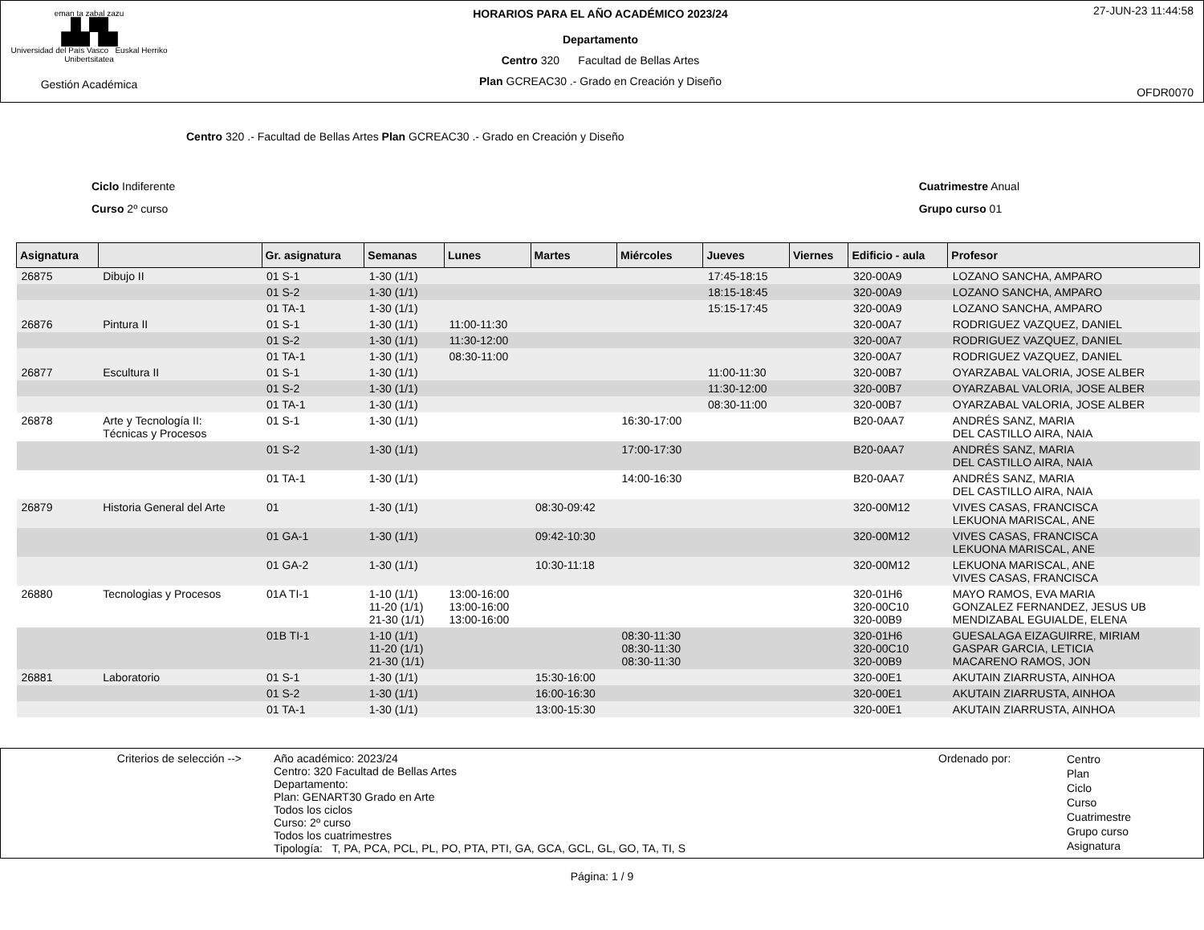eman ta zabal zazu
▟▞▙
Universidad del País Vasco Euskal Herriko Unibertsitatea
Gestión Académica
HORARIOS PARA EL AÑO ACADÉMICO 2023/24
Departamento
Centro 320 Facultad de Bellas Artes
Plan GCREAC30 .- Grado en Creación y Diseño
27-JUN-23 11:44:58
OFDR0070
Centro 320 .- Facultad de Bellas Artes Plan GCREAC30 .- Grado en Creación y Diseño
Ciclo Indiferente
Curso 2º curso
Cuatrimestre Anual
Grupo curso 01
| Asignatura | | Gr. asignatura | Semanas | Lunes | Martes | Miércoles | Jueves | Viernes | Edificio - aula | Profesor |
| --- | --- | --- | --- | --- | --- | --- | --- | --- | --- | --- |
| 26875 | Dibujo II | 01 S-1 | 1-30 (1/1) | | | | 17:45-18:15 | | 320-00A9 | LOZANO SANCHA, AMPARO |
| | | 01 S-2 | 1-30 (1/1) | | | | 18:15-18:45 | | 320-00A9 | LOZANO SANCHA, AMPARO |
| | | 01 TA-1 | 1-30 (1/1) | | | | 15:15-17:45 | | 320-00A9 | LOZANO SANCHA, AMPARO |
| 26876 | Pintura II | 01 S-1 | 1-30 (1/1) | 11:00-11:30 | | | | | 320-00A7 | RODRIGUEZ VAZQUEZ, DANIEL |
| | | 01 S-2 | 1-30 (1/1) | 11:30-12:00 | | | | | 320-00A7 | RODRIGUEZ VAZQUEZ, DANIEL |
| | | 01 TA-1 | 1-30 (1/1) | 08:30-11:00 | | | | | 320-00A7 | RODRIGUEZ VAZQUEZ, DANIEL |
| 26877 | Escultura II | 01 S-1 | 1-30 (1/1) | | | | 11:00-11:30 | | 320-00B7 | OYARZABAL VALORIA, JOSE ALBER |
| | | 01 S-2 | 1-30 (1/1) | | | | 11:30-12:00 | | 320-00B7 | OYARZABAL VALORIA, JOSE ALBER |
| | | 01 TA-1 | 1-30 (1/1) | | | | 08:30-11:00 | | 320-00B7 | OYARZABAL VALORIA, JOSE ALBER |
| 26878 | Arte y Tecnología II: Técnicas y Procesos | 01 S-1 | 1-30 (1/1) | | | 16:30-17:00 | | | B20-0AA7 | ANDRÉS SANZ, MARIA DEL CASTILLO AIRA, NAIA |
| | | 01 S-2 | 1-30 (1/1) | | | 17:00-17:30 | | | B20-0AA7 | ANDRÉS SANZ, MARIA DEL CASTILLO AIRA, NAIA |
| | | 01 TA-1 | 1-30 (1/1) | | | 14:00-16:30 | | | B20-0AA7 | ANDRÉS SANZ, MARIA DEL CASTILLO AIRA, NAIA |
| 26879 | Historia General del Arte | 01 | 1-30 (1/1) | | 08:30-09:42 | | | | 320-00M12 | VIVES CASAS, FRANCISCA LEKUONA MARISCAL, ANE |
| | | 01 GA-1 | 1-30 (1/1) | | 09:42-10:30 | | | | 320-00M12 | VIVES CASAS, FRANCISCA LEKUONA MARISCAL, ANE |
| | | 01 GA-2 | 1-30 (1/1) | | 10:30-11:18 | | | | 320-00M12 | LEKUONA MARISCAL, ANE VIVES CASAS, FRANCISCA |
| 26880 | Tecnologias y Procesos | 01A TI-1 | 1-10 (1/1) 11-20 (1/1) 21-30 (1/1) | 13:00-16:00 13:00-16:00 13:00-16:00 | | | | | 320-01H6 320-00C10 320-00B9 | MAYO RAMOS, EVA MARIA GONZALEZ FERNANDEZ, JESUS UB MENDIZABAL EGUIALDE, ELENA |
| | | 01B TI-1 | 1-10 (1/1) 11-20 (1/1) 21-30 (1/1) | | | 08:30-11:30 08:30-11:30 08:30-11:30 | | | 320-01H6 320-00C10 320-00B9 | GUESALAGA EIZAGUIRRE, MIRIAM GASPAR GARCIA, LETICIA MACARENO RAMOS, JON |
| 26881 | Laboratorio | 01 S-1 | 1-30 (1/1) | | 15:30-16:00 | | | | 320-00E1 | AKUTAIN ZIARRUSTA, AINHOA |
| | | 01 S-2 | 1-30 (1/1) | | 16:00-16:30 | | | | 320-00E1 | AKUTAIN ZIARRUSTA, AINHOA |
| | | 01 TA-1 | 1-30 (1/1) | | 13:00-15:30 | | | | 320-00E1 | AKUTAIN ZIARRUSTA, AINHOA |
Criterios de selección -->
Año académico: 2023/24
Centro: 320 Facultad de Bellas Artes
Departamento:
Plan: GENART30 Grado en Arte
Todos los ciclos
Curso: 2º curso
Todos los cuatrimestres
Tipología: T, PA, PCA, PCL, PL, PO, PTA, PTI, GA, GCA, GCL, GL, GO, TA, TI, S
Ordenado por:
Centro
Plan
Ciclo
Curso
Cuatrimestre
Grupo curso
Asignatura
Página: 1 / 9